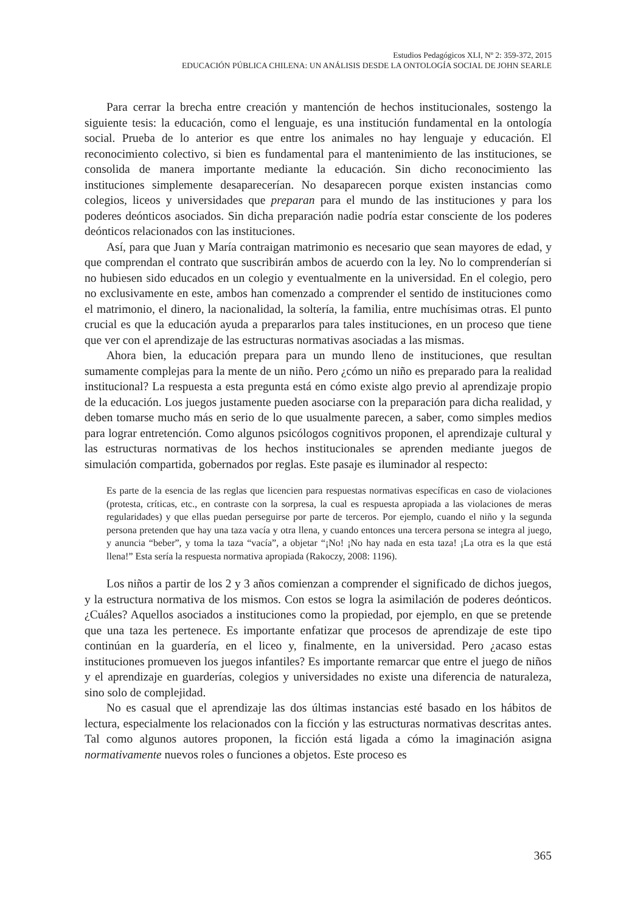Estudios Pedagógicos XLI, Nº 2: 359-372, 2015
EDUCACIÓN PÚBLICA CHILENA: UN ANÁLISIS DESDE LA ONTOLOGÍA SOCIAL DE JOHN SEARLE
Para cerrar la brecha entre creación y mantención de hechos institucionales, sosten­go la siguiente tesis: la educación, como el lenguaje, es una institución fundamental en la ontología social. Prueba de lo anterior es que entre los animales no hay lenguaje y educación. El reconocimiento colectivo, si bien es fundamental para el mantenimiento de las instituciones, se consolida de manera importante mediante la educación. Sin dicho reconocimiento las instituciones simplemente desaparecerían. No desaparecen porque existen instancias como colegios, liceos y universidades que preparan para el mundo de las instituciones y para los poderes deónticos asociados. Sin dicha preparación nadie podría estar consciente de los poderes deónticos relacionados con las instituciones.
Así, para que Juan y María contraigan matrimonio es necesario que sean mayores de edad, y que comprendan el contrato que suscribirán ambos de acuerdo con la ley. No lo comprenderían si no hubiesen sido educados en un colegio y eventualmente en la universidad. En el colegio, pero no exclusivamente en este, ambos han comenzado a comprender el sentido de instituciones como el matrimonio, el dinero, la nacionalidad, la soltería, la familia, entre muchísimas otras. El punto crucial es que la educación ayuda a prepararlos para tales instituciones, en un proceso que tiene que ver con el aprendizaje de las estructuras normativas asociadas a las mismas.
Ahora bien, la educación prepara para un mundo lleno de instituciones, que resultan sumamente complejas para la mente de un niño. Pero ¿cómo un niño es preparado para la realidad institucional? La respuesta a esta pregunta está en cómo existe algo previo al aprendizaje propio de la educación. Los juegos justamente pueden asociarse con la pre­paración para dicha realidad, y deben tomarse mucho más en serio de lo que usualmente parecen, a saber, como simples medios para lograr entretención. Como algunos psicólogos cognitivos proponen, el aprendizaje cultural y las estructuras normativas de los hechos institucionales se aprenden mediante juegos de simulación compartida, gobernados por reglas. Este pasaje es iluminador al respecto:
Es parte de la esencia de las reglas que licencien para respuestas normativas específicas en caso de violaciones (protesta, críticas, etc., en contraste con la sorpresa, la cual es respuesta apropiada a las violaciones de meras regularidades) y que ellas puedan perseguirse por parte de terceros. Por ejemplo, cuando el niño y la segunda persona pretenden que hay una taza vacía y otra llena, y cuando entonces una tercera persona se integra al juego, y anuncia “beber”, y toma la taza “vacía”, a objetar “¡No! ¡No hay nada en esta taza! ¡La otra es la que está llena!” Esta sería la respuesta normativa apropiada (Rakoczy, 2008: 1196).
Los niños a partir de los 2 y 3 años comienzan a comprender el significado de dichos juegos, y la estructura normativa de los mismos. Con estos se logra la asimilación de poderes deónticos. ¿Cuáles? Aquellos asociados a instituciones como la propiedad, por ejemplo, en que se pretende que una taza les pertenece. Es importante enfatizar que procesos de aprendizaje de este tipo continúan en la guardería, en el liceo y, finalmente, en la universidad. Pero ¿acaso estas instituciones promueven los juegos infantiles? Es importante remarcar que entre el juego de niños y el aprendizaje en guarderías, colegios y universidades no existe una diferencia de naturaleza, sino solo de complejidad.
No es casual que el aprendizaje las dos últimas instancias esté basado en los hábitos de lectura, especialmente los relacionados con la ficción y las estructuras normativas descritas antes. Tal como algunos autores proponen, la ficción está ligada a cómo la imaginación asigna normativamente nuevos roles o funciones a objetos. Este proceso es
365